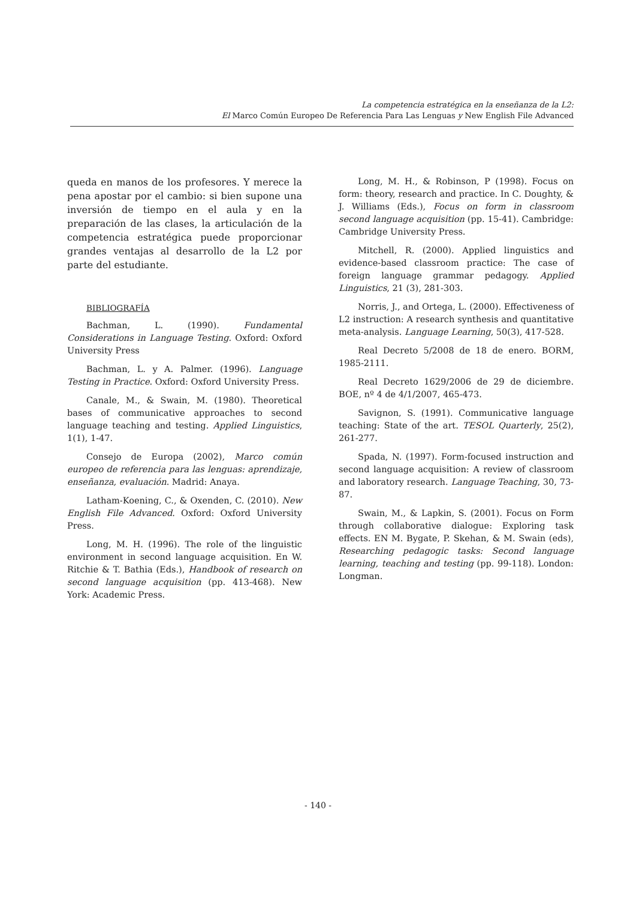La competencia estratégica en la enseñanza de la L2:
El Marco Común Europeo De Referencia Para Las Lenguas y New English File Advanced
queda en manos de los profesores. Y merece la pena apostar por el cambio: si bien supone una inversión de tiempo en el aula y en la preparación de las clases, la articulación de la competencia estratégica puede proporcionar grandes ventajas al desarrollo de la L2 por parte del estudiante.
BIBLIOGRAFÍA
Bachman, L. (1990). Fundamental Considerations in Language Testing. Oxford: Oxford University Press
Bachman, L. y A. Palmer. (1996). Language Testing in Practice. Oxford: Oxford University Press.
Canale, M., & Swain, M. (1980). Theoretical bases of communicative approaches to second language teaching and testing. Applied Linguistics, 1(1), 1-47.
Consejo de Europa (2002), Marco común europeo de referencia para las lenguas: aprendizaje, enseñanza, evaluación. Madrid: Anaya.
Latham-Koening, C., & Oxenden, C. (2010). New English File Advanced. Oxford: Oxford University Press.
Long, M. H. (1996). The role of the linguistic environment in second language acquisition. En W. Ritchie & T. Bathia (Eds.), Handbook of research on second language acquisition (pp. 413-468). New York: Academic Press.
Long, M. H., & Robinson, P (1998). Focus on form: theory, research and practice. In C. Doughty, & J. Williams (Eds.), Focus on form in classroom second language acquisition (pp. 15-41). Cambridge: Cambridge University Press.
Mitchell, R. (2000). Applied linguistics and evidence-based classroom practice: The case of foreign language grammar pedagogy. Applied Linguistics, 21 (3), 281-303.
Norris, J., and Ortega, L. (2000). Effectiveness of L2 instruction: A research synthesis and quantitative meta-analysis. Language Learning, 50(3), 417-528.
Real Decreto 5/2008 de 18 de enero. BORM, 1985-2111.
Real Decreto 1629/2006 de 29 de diciembre. BOE, nº 4 de 4/1/2007, 465-473.
Savignon, S. (1991). Communicative language teaching: State of the art. TESOL Quarterly, 25(2), 261-277.
Spada, N. (1997). Form-focused instruction and second language acquisition: A review of classroom and laboratory research. Language Teaching, 30, 73-87.
Swain, M., & Lapkin, S. (2001). Focus on Form through collaborative dialogue: Exploring task effects. EN M. Bygate, P. Skehan, & M. Swain (eds), Researching pedagogic tasks: Second language learning, teaching and testing (pp. 99-118). London: Longman.
- 140 -